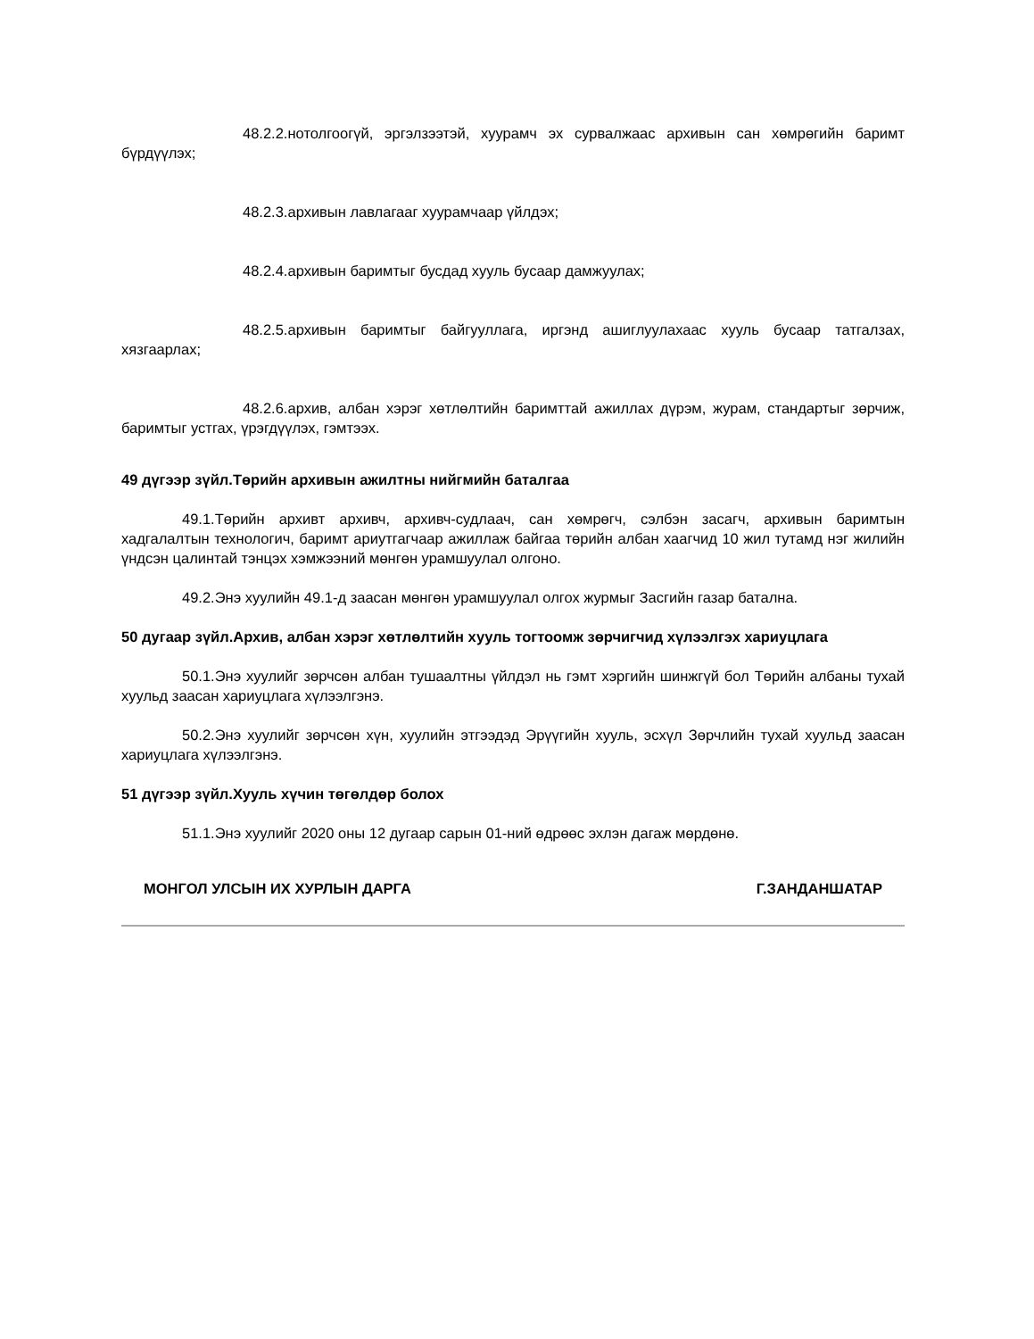48.2.2.нотолгоогүй, эргэлзээтэй, хуурамч эх сурвалжаас архивын сан хөмрөгийн баримт бүрдүүлэх;
48.2.3.архивын лавлагааг хуурамчаар үйлдэх;
48.2.4.архивын баримтыг бусдад хууль бусаар дамжуулах;
48.2.5.архивын баримтыг байгууллага, иргэнд ашиглуулахаас хууль бусаар татгалзах, хязгаарлах;
48.2.6.архив, албан хэрэг хөтлөлтийн баримттай ажиллах дүрэм, журам, стандартыг зөрчиж, баримтыг устгах, үрэгдүүлэх, гэмтээх.
49 дүгээр зүйл.Төрийн архивын ажилтны нийгмийн баталгаа
49.1.Төрийн архивт архивч, архивч-судлаач, сан хөмрөгч, сэлбэн засагч, архивын баримтын хадгалалтын технологич, баримт ариутгагчаар ажиллаж байгаа төрийн албан хаагчид 10 жил тутамд нэг жилийн үндсэн цалинтай тэнцэх хэмжээний мөнгөн урамшуулал олгоно.
49.2.Энэ хуулийн 49.1-д заасан мөнгөн урамшуулал олгох журмыг Засгийн газар батална.
50 дугаар зүйл.Архив, албан хэрэг хөтлөлтийн хууль тогтоомж зөрчигчид хүлээлгэх хариуцлага
50.1.Энэ хуулийг зөрчсөн албан тушаалтны үйлдэл нь гэмт хэргийн шинжгүй бол Төрийн албаны тухай хуульд заасан хариуцлага хүлээлгэнэ.
50.2.Энэ хуулийг зөрчсөн хүн, хуулийн этгээдэд Эрүүгийн хууль, эсхүл Зөрчлийн тухай хуульд заасан хариуцлага хүлээлгэнэ.
51 дүгээр зүйл.Хууль хүчин төгөлдөр болох
51.1.Энэ хуулийг 2020 оны 12 дугаар сарын 01-ний өдрөөс эхлэн дагаж мөрдөнө.
МОНГОЛ УЛСЫН ИХ ХУРЛЫН ДАРГА Г.ЗАНДАНШАТАР